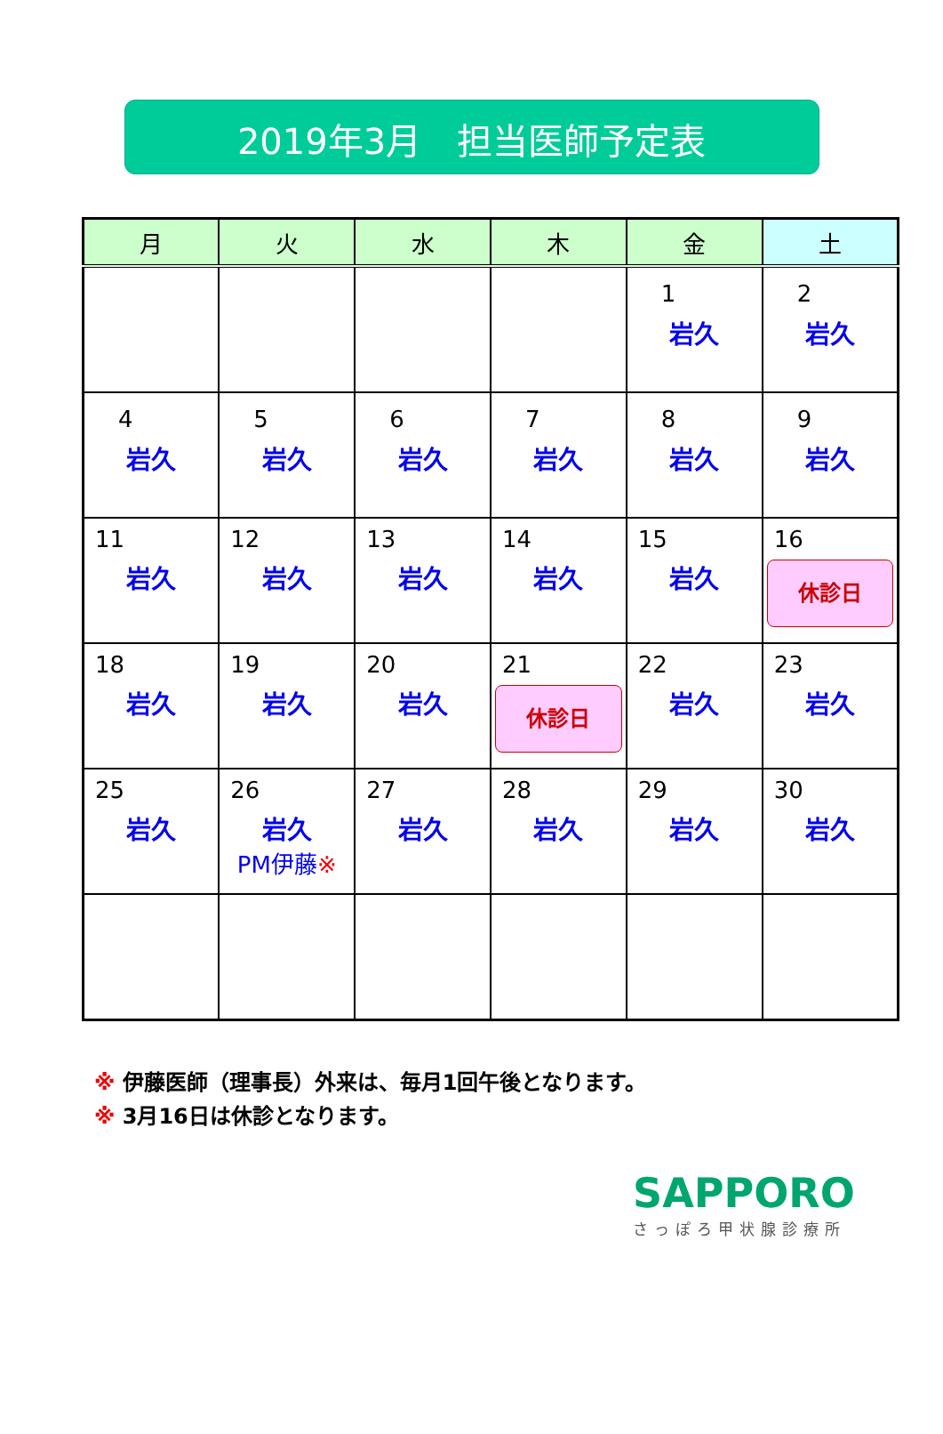2019年3月　担当医師予定表
| 月 | 火 | 水 | 木 | 金 | 土 |
| --- | --- | --- | --- | --- | --- |
| | | | | 1 岩久 | 2 岩久 |
| 4 岩久 | 5 岩久 | 6 岩久 | 7 岩久 | 8 岩久 | 9 岩久 |
| 11 岩久 | 12 岩久 | 13 岩久 | 14 岩久 | 15 岩久 | 16 休診日 |
| 18 岩久 | 19 岩久 | 20 岩久 | 21 休診日 | 22 岩久 | 23 岩久 |
| 25 岩久 | 26 岩久 PM伊藤 ※ | 27 岩久 | 28 岩久 | 29 岩久 | 30 岩久 |
※ 伊藤医師（理事長）外来は、毎月1回午後となります。
※ 3月16日は休診となります。
SAPPORO
さっぽろ甲状腺診療所